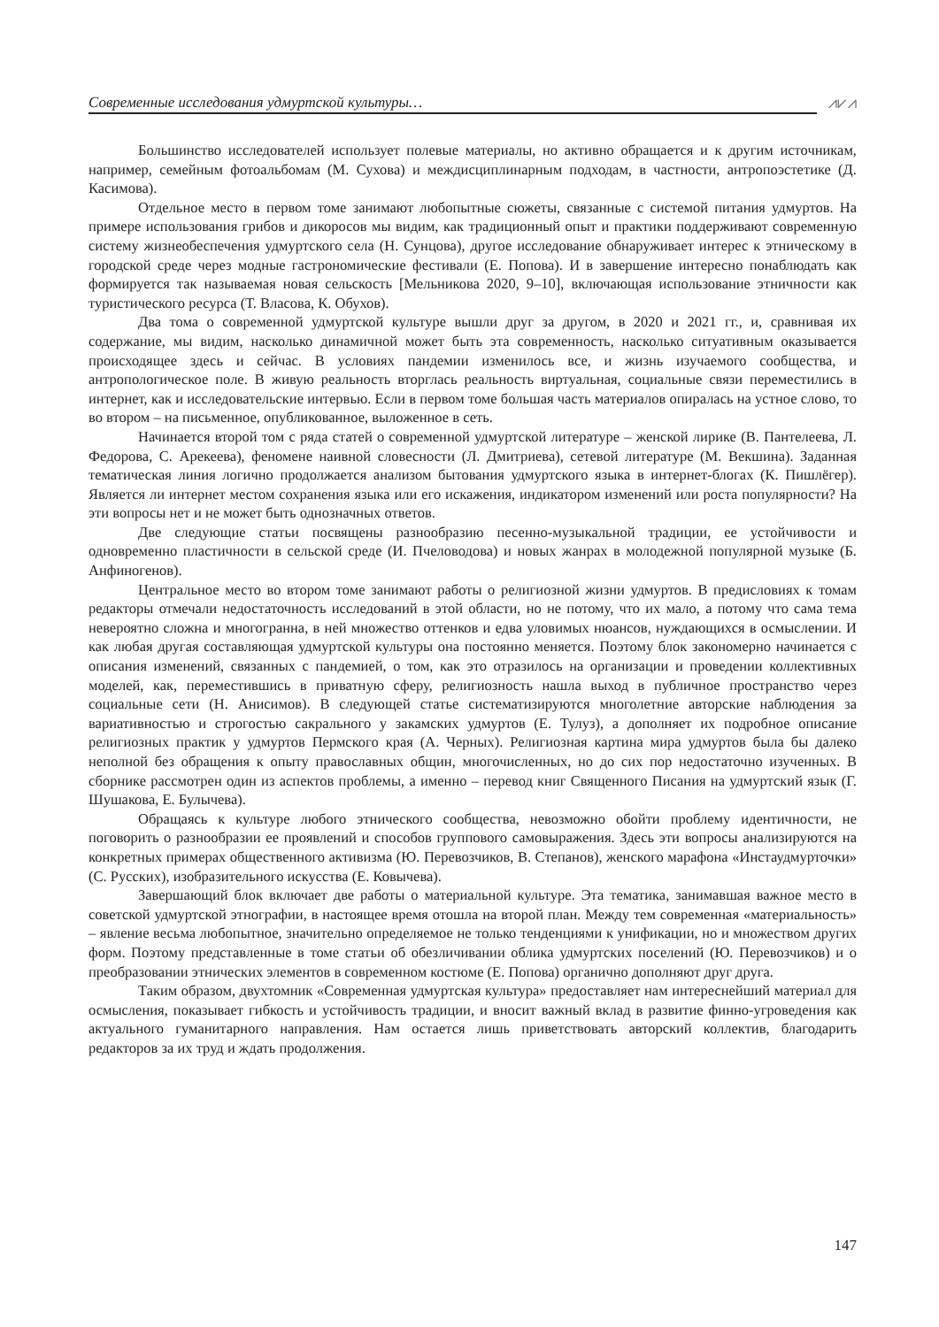Современные исследования удмуртской культуры…
⩘⩗⩘
Большинство исследователей использует полевые материалы, но активно обращается и к другим источникам, например, семейным фотоальбомам (М. Сухова) и междисциплинарным подходам, в частности, антропоэстетике (Д. Касимова).
Отдельное место в первом томе занимают любопытные сюжеты, связанные с системой питания удмуртов. На примере использования грибов и дикоросов мы видим, как традиционный опыт и практики поддерживают современную систему жизнеобеспечения удмуртского села (Н. Сунцова), другое исследование обнаруживает интерес к этническому в городской среде через модные гастрономические фестивали (Е. Попова). И в завершение интересно понаблюдать как формируется так называемая новая сельскость [Мельникова 2020, 9–10], включающая использование этничности как туристического ресурса (Т. Власова, К. Обухов).
Два тома о современной удмуртской культуре вышли друг за другом, в 2020 и 2021 гг., и, сравнивая их содержание, мы видим, насколько динамичной может быть эта современность, насколько ситуативным оказывается происходящее здесь и сейчас. В условиях пандемии изменилось все, и жизнь изучаемого сообщества, и антропологическое поле. В живую реальность вторглась реальность виртуальная, социальные связи переместились в интернет, как и исследовательские интервью. Если в первом томе большая часть материалов опиралась на устное слово, то во втором – на письменное, опубликованное, выложенное в сеть.
Начинается второй том с ряда статей о современной удмуртской литературе – женской лирике (В. Пантелеева, Л. Федорова, С. Арекеева), феномене наивной словесности (Л. Дмитриева), сетевой литературе (М. Векшина). Заданная тематическая линия логично продолжается анализом бытования удмуртского языка в интернет-блогах (К. Пишлёгер). Является ли интернет местом сохранения языка или его искажения, индикатором изменений или роста популярности? На эти вопросы нет и не может быть однозначных ответов.
Две следующие статьи посвящены разнообразию песенно-музыкальной традиции, ее устойчивости и одновременно пластичности в сельской среде (И. Пчеловодова) и новых жанрах в молодежной популярной музыке (Б. Анфиногенов).
Центральное место во втором томе занимают работы о религиозной жизни удмуртов. В предисловиях к томам редакторы отмечали недостаточность исследований в этой области, но не потому, что их мало, а потому что сама тема невероятно сложна и многогранна, в ней множество оттенков и едва уловимых нюансов, нуждающихся в осмыслении. И как любая другая составляющая удмуртской культуры она постоянно меняется. Поэтому блок закономерно начинается с описания изменений, связанных с пандемией, о том, как это отразилось на организации и проведении коллективных моделей, как, переместившись в приватную сферу, религиозность нашла выход в публичное пространство через социальные сети (Н. Анисимов). В следующей статье систематизируются многолетние авторские наблюдения за вариативностью и строгостью сакрального у закамских удмуртов (Е. Тулуз), а дополняет их подробное описание религиозных практик у удмуртов Пермского края (А. Черных). Религиозная картина мира удмуртов была бы далеко неполной без обращения к опыту православных общин, многочисленных, но до сих пор недостаточно изученных. В сборнике рассмотрен один из аспектов проблемы, а именно – перевод книг Священного Писания на удмуртский язык (Г. Шушакова, Е. Булычева).
Обращаясь к культуре любого этнического сообщества, невозможно обойти проблему идентичности, не поговорить о разнообразии ее проявлений и способов группового самовыражения. Здесь эти вопросы анализируются на конкретных примерах общественного активизма (Ю. Перевозчиков, В. Степанов), женского марафона «Инстаудмурточки» (С. Русских), изобразительного искусства (Е. Ковычева).
Завершающий блок включает две работы о материальной культуре. Эта тематика, занимавшая важное место в советской удмуртской этнографии, в настоящее время отошла на второй план. Между тем современная «материальность» – явление весьма любопытное, значительно определяемое не только тенденциями к унификации, но и множеством других форм. Поэтому представленные в томе статьи об обезличивании облика удмуртских поселений (Ю. Перевозчиков) и о преобразовании этнических элементов в современном костюме (Е. Попова) органично дополняют друг друга.
Таким образом, двухтомник «Современная удмуртская культура» предоставляет нам интереснейший материал для осмысления, показывает гибкость и устойчивость традиции, и вносит важный вклад в развитие финно-угроведения как актуального гуманитарного направления. Нам остается лишь приветствовать авторский коллектив, благодарить редакторов за их труд и ждать продолжения.
147